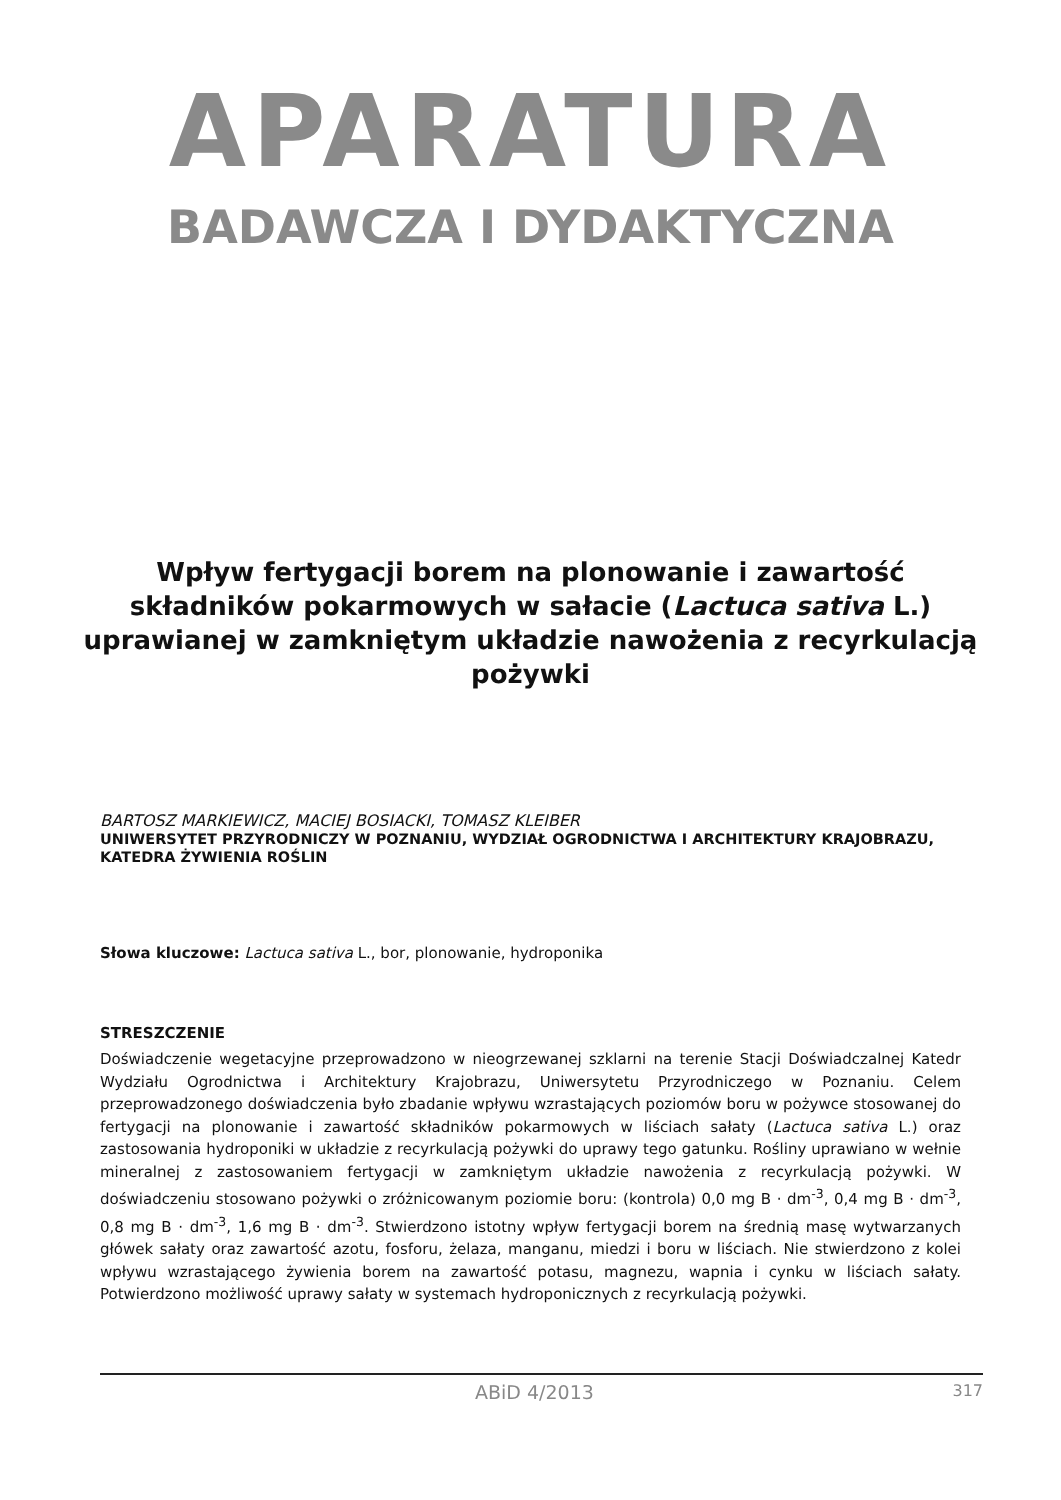APARATURA
BADAWCZA I DYDAKTYCZNA
Wpływ fertygacji borem na plonowanie i zawartość składników pokarmowych w sałacie (Lactuca sativa L.) uprawianej w zamkniętym układzie nawożenia z recyrkulacją pożywki
BARTOSZ MARKIEWICZ, MACIEJ BOSIACKI, TOMASZ KLEIBER
UNIWERSYTET PRZYRODNICZY W POZNANIU, WYDZIAŁ OGRODNICTWA I ARCHITEKTURY KRAJOBRAZU, KATEDRA ŻYWIENIA ROŚLIN
Słowa kluczowe: Lactuca sativa L., bor, plonowanie, hydroponika
STRESZCZENIE
Doświadczenie wegetacyjne przeprowadzono w nieogrzewanej szklarni na terenie Stacji Doświadczalnej Katedr Wydziału Ogrodnictwa i Architektury Krajobrazu, Uniwersytetu Przyrodniczego w Poznaniu. Celem przeprowadzonego doświadczenia było zbadanie wpływu wzrastających poziomów boru w pożywce stosowanej do fertygacji na plonowanie i zawartość składników pokarmowych w liściach sałaty (Lactuca sativa L.) oraz zastosowania hydroponiki w układzie z recyrkulacją pożywki do uprawy tego gatunku. Rośliny uprawiano w wełnie mineralnej z zastosowaniem fertygacji w zamkniętym układzie nawożenia z recyrkulacją pożywki. W doświadczeniu stosowano pożywki o zróżnicowanym poziomie boru: (kontrola) 0,0 mg B · dm<sup>-3</sup>, 0,4 mg B · dm<sup>-3</sup>, 0,8 mg B · dm<sup>-3</sup>, 1,6 mg B · dm<sup>-3</sup>. Stwierdzono istotny wpływ fertygacji borem na średnią masę wytwarzanych główek sałaty oraz zawartość azotu, fosforu, żelaza, manganu, miedzi i boru w liściach. Nie stwierdzono z kolei wpływu wzrastającego żywienia borem na zawartość potasu, magnezu, wapnia i cynku w liściach sałaty. Potwierdzono możliwość uprawy sałaty w systemach hydroponicznych z recyrkulacją pożywki.
ABiD 4/2013 317